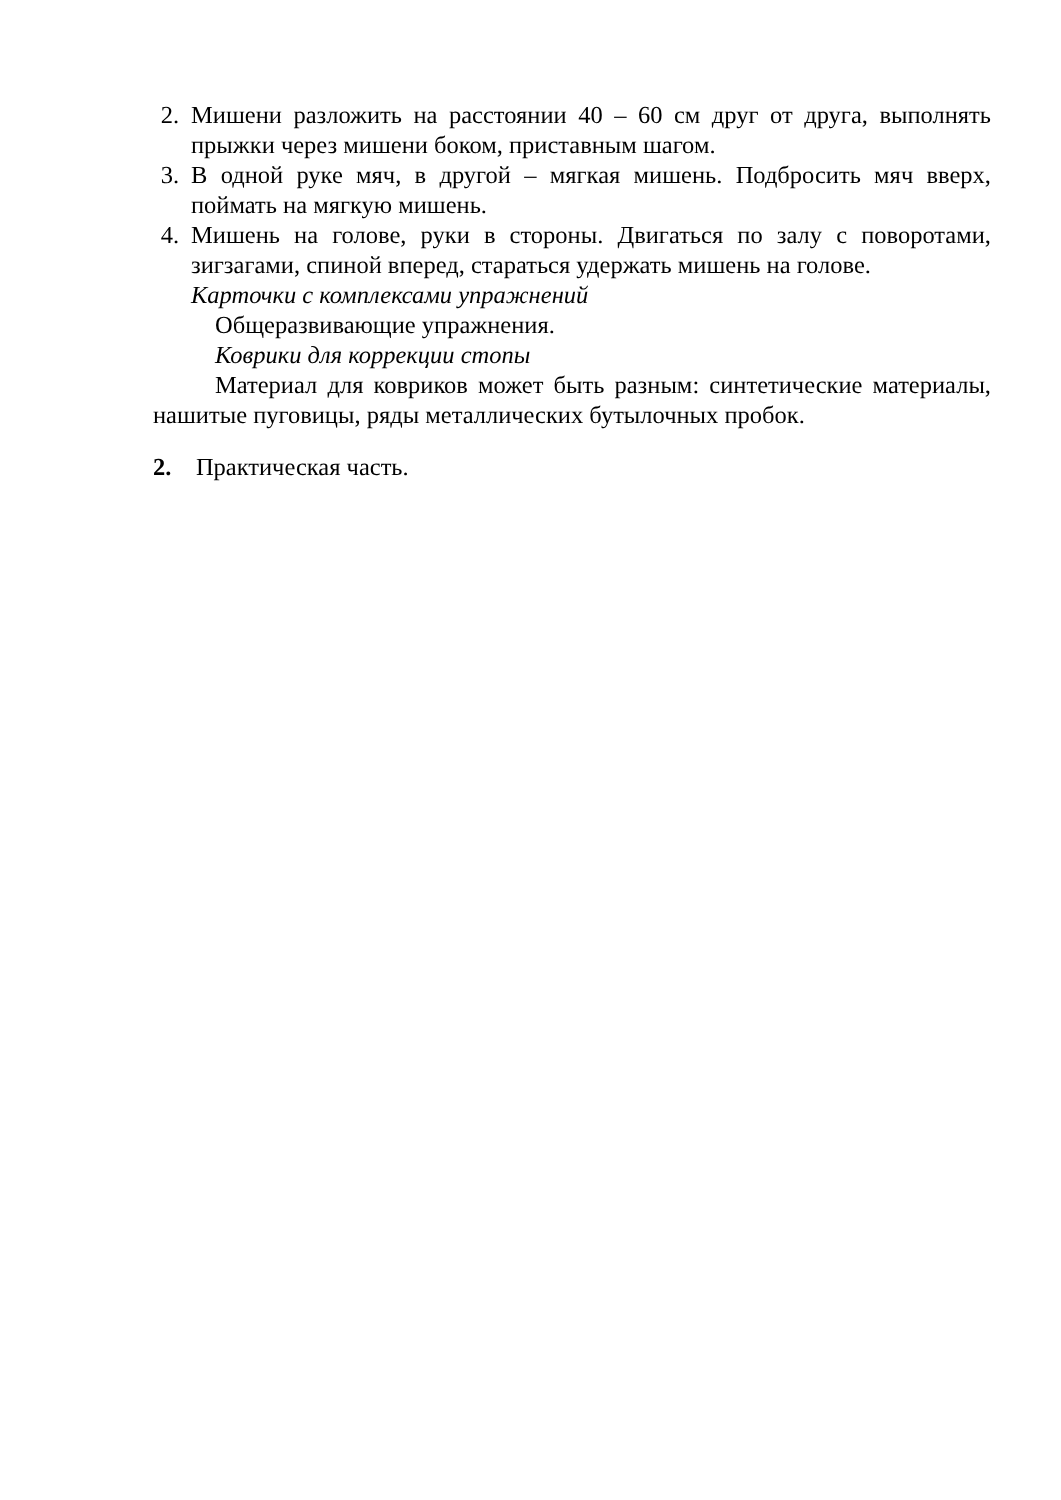2. Мишени разложить на расстоянии 40 – 60 см друг от друга, выполнять прыжки через мишени боком, приставным шагом.
3. В одной руке мяч, в другой – мягкая мишень. Подбросить мяч вверх, поймать на мягкую мишень.
4. Мишень на голове, руки в стороны. Двигаться по залу с поворотами, зигзагами, спиной вперед, стараться удержать мишень на голове.
Карточки с комплексами упражнений
Общеразвивающие упражнения.
Коврики для коррекции стопы
Материал для ковриков может быть разным: синтетические материалы, нашитые пуговицы, ряды металлических бутылочных пробок.
2. Практическая часть.